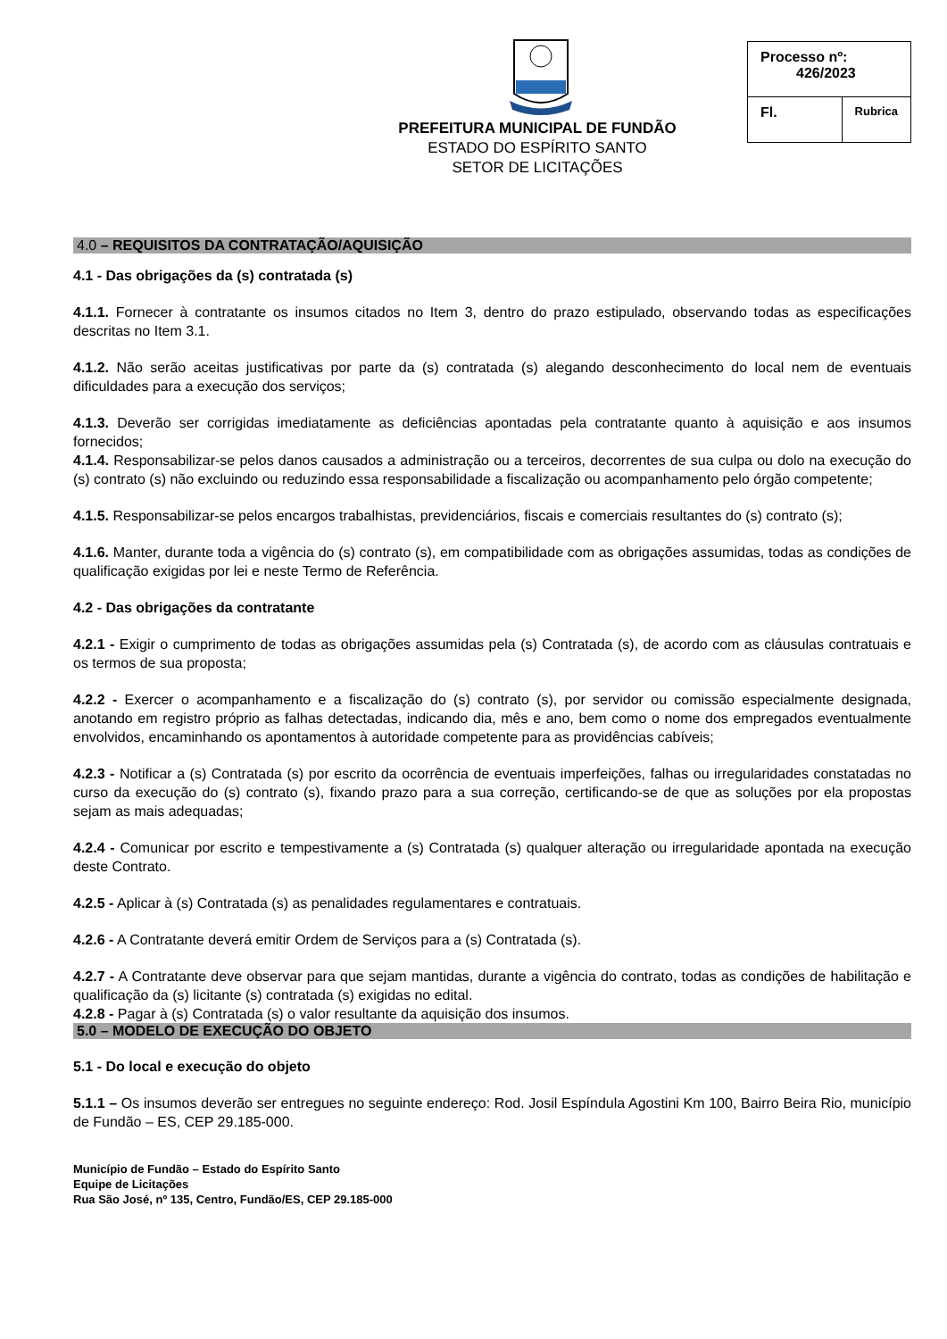PREFEITURA MUNICIPAL DE FUNDÃO
ESTADO DO ESPÍRITO SANTO
SETOR DE LICITAÇÕES
| Processo nº: 426/2023 | |
| Fl. | Rubrica |
4.0 – REQUISITOS DA CONTRATAÇÃO/AQUISIÇÃO
4.1 - Das obrigações da (s) contratada (s)
4.1.1. Fornecer à contratante os insumos citados no Item 3, dentro do prazo estipulado, observando todas as especificações descritas no Item 3.1.
4.1.2. Não serão aceitas justificativas por parte da (s) contratada (s) alegando desconhecimento do local nem de eventuais dificuldades para a execução dos serviços;
4.1.3. Deverão ser corrigidas imediatamente as deficiências apontadas pela contratante quanto à aquisição e aos insumos fornecidos;
4.1.4. Responsabilizar-se pelos danos causados a administração ou a terceiros, decorrentes de sua culpa ou dolo na execução do (s) contrato (s) não excluindo ou reduzindo essa responsabilidade a fiscalização ou acompanhamento pelo órgão competente;
4.1.5. Responsabilizar-se pelos encargos trabalhistas, previdenciários, fiscais e comerciais resultantes do (s) contrato (s);
4.1.6. Manter, durante toda a vigência do (s) contrato (s), em compatibilidade com as obrigações assumidas, todas as condições de qualificação exigidas por lei e neste Termo de Referência.
4.2 - Das obrigações da contratante
4.2.1 - Exigir o cumprimento de todas as obrigações assumidas pela (s) Contratada (s), de acordo com as cláusulas contratuais e os termos de sua proposta;
4.2.2 - Exercer o acompanhamento e a fiscalização do (s) contrato (s), por servidor ou comissão especialmente designada, anotando em registro próprio as falhas detectadas, indicando dia, mês e ano, bem como o nome dos empregados eventualmente envolvidos, encaminhando os apontamentos à autoridade competente para as providências cabíveis;
4.2.3 - Notificar a (s) Contratada (s) por escrito da ocorrência de eventuais imperfeições, falhas ou irregularidades constatadas no curso da execução do (s) contrato (s), fixando prazo para a sua correção, certificando-se de que as soluções por ela propostas sejam as mais adequadas;
4.2.4 - Comunicar por escrito e tempestivamente a (s) Contratada (s) qualquer alteração ou irregularidade apontada na execução deste Contrato.
4.2.5 - Aplicar à (s) Contratada (s) as penalidades regulamentares e contratuais.
4.2.6 - A Contratante deverá emitir Ordem de Serviços para a (s) Contratada (s).
4.2.7 - A Contratante deve observar para que sejam mantidas, durante a vigência do contrato, todas as condições de habilitação e qualificação da (s) licitante (s) contratada (s) exigidas no edital.
4.2.8 - Pagar à (s) Contratada (s) o valor resultante da aquisição dos insumos.
5.0 – MODELO DE EXECUÇÃO DO OBJETO
5.1 - Do local e execução do objeto
5.1.1 – Os insumos deverão ser entregues no seguinte endereço: Rod. Josil Espíndula Agostini Km 100, Bairro Beira Rio, município de Fundão – ES, CEP 29.185-000.
Município de Fundão – Estado do Espírito Santo
Equipe de Licitações
Rua São José, nº 135, Centro, Fundão/ES, CEP 29.185-000